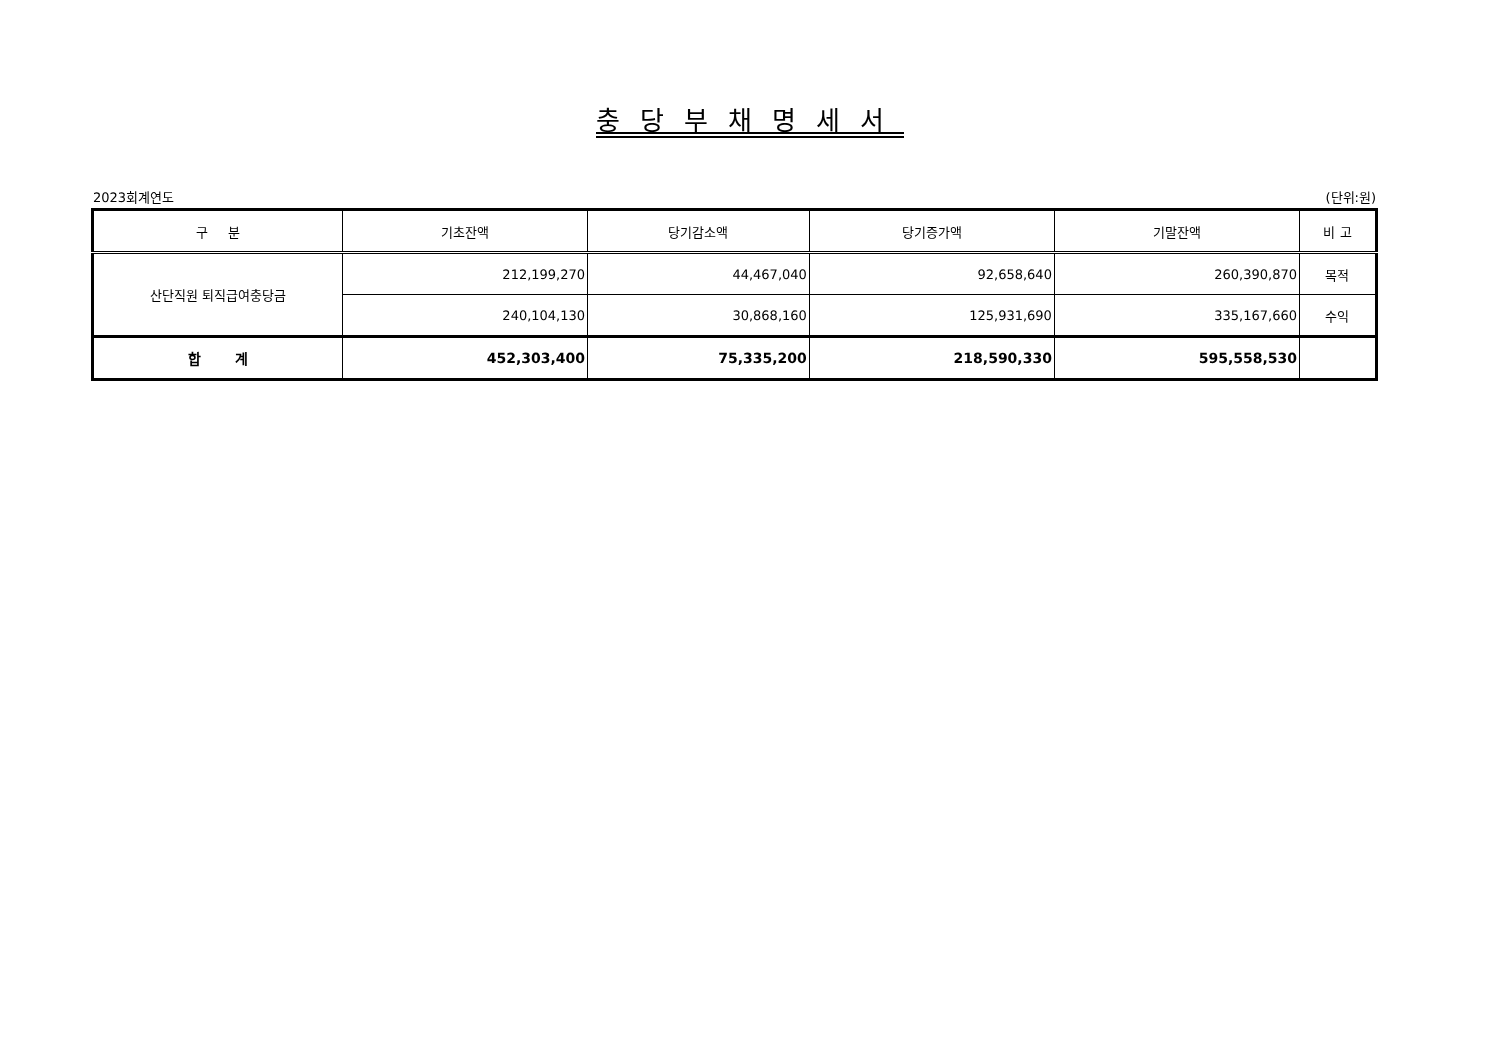충당부채명세서
2023회계연도 (단위:원)
| 구 분 | 기초잔액 | 당기감소액 | 당기증가액 | 기말잔액 | 비 고 |
| --- | --- | --- | --- | --- | --- |
| 산단직원 퇴직급여충당금 | 212,199,270 | 44,467,040 | 92,658,640 | 260,390,870 | 목적 |
| | 240,104,130 | 30,868,160 | 125,931,690 | 335,167,660 | 수익 |
| 합 계 | 452,303,400 | 75,335,200 | 218,590,330 | 595,558,530 | |